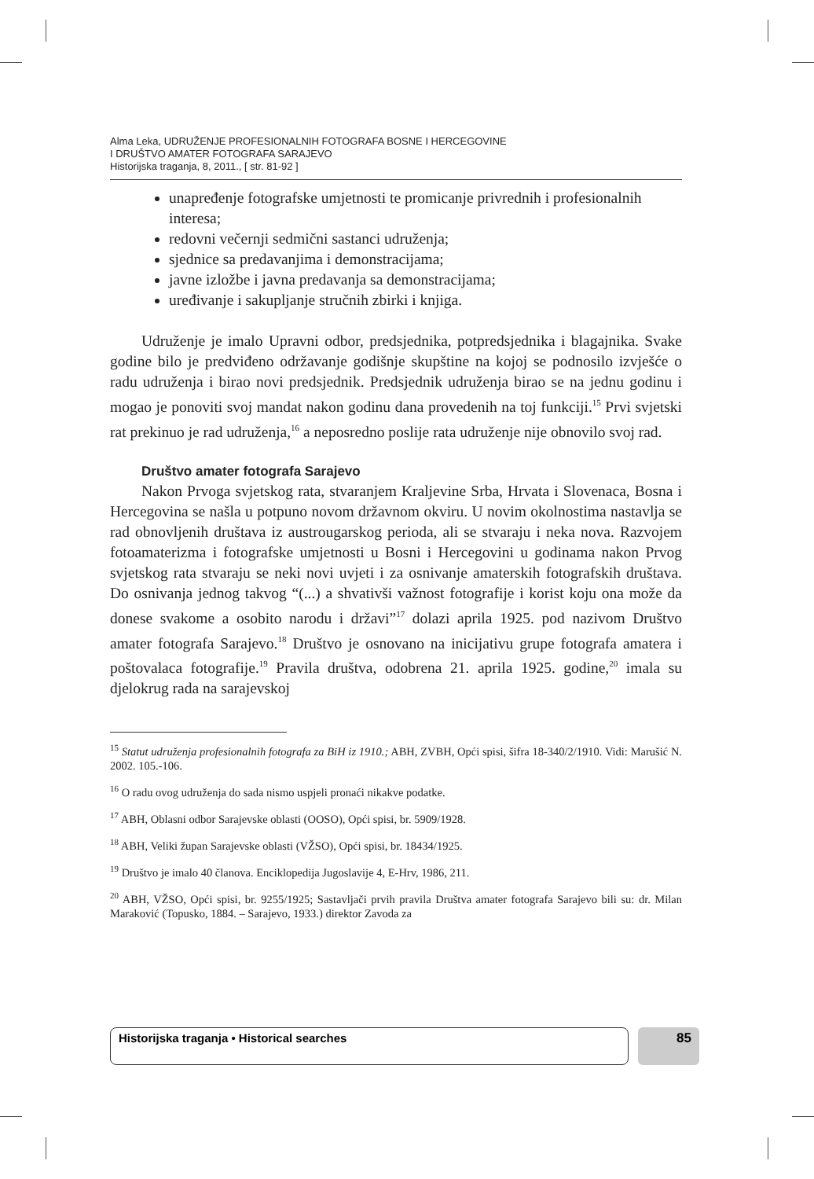Alma Leka, UDRUŽENJE PROFESIONALNIH FOTOGRAFA BOSNE I HERCEGOVINE
I DRUŠTVO AMATER FOTOGRAFA SARAJEVO
Historijska traganja, 8, 2011., [ str. 81-92 ]
unapređenje fotografske umjetnosti te promicanje privrednih i profesionalnih interesa;
redovni večernji sedmični sastanci udruženja;
sjednice sa predavanjima i demonstracijama;
javne izložbe i javna predavanja sa demonstracijama;
uređivanje i sakupljanje stručnih zbirki i knjiga.
Udruženje je imalo Upravni odbor, predsjednika, potpredsjednika i blagajnika. Svake godine bilo je predviđeno održavanje godišnje skupštine na kojoj se podnosilo izvješće o radu udruženja i birao novi predsjednik. Predsjednik udruženja birao se na jednu godinu i mogao je ponoviti svoj mandat nakon godinu dana provedenih na toj funkciji.<sup>15</sup> Prvi svjetski rat prekinuo je rad udruženja,<sup>16</sup> a neposredno poslije rata udruženje nije obnovilo svoj rad.
Društvo amater fotografa Sarajevo
Nakon Prvoga svjetskog rata, stvaranjem Kraljevine Srba, Hrvata i Slovenaca, Bosna i Hercegovina se našla u potpuno novom državnom okviru. U novim okolnostima nastavlja se rad obnovljenih društava iz austrougarskog perioda, ali se stvaraju i neka nova. Razvojem fotoamaterizma i fotografske umjetnosti u Bosni i Hercegovini u godinama nakon Prvog svjetskog rata stvaraju se neki novi uvjeti i za osnivanje amaterskih fotografskih društava. Do osnivanja jednog takvog “(...) a shvativši važnost fotografije i korist koju ona može da donese svakome a osobito narodu i državi”<sup>17</sup> dolazi aprila 1925. pod nazivom Društvo amater fotografa Sarajevo.<sup>18</sup> Društvo je osnovano na inicijativu grupe fotografa amatera i poštovalaca fotografije.<sup>19</sup> Pravila društva, odobrena 21. aprila 1925. godine,<sup>20</sup> imala su djelokrug rada na sarajevskoj
<sup>15</sup> Statut udruženja profesionalnih fotografa za BiH iz 1910.; ABH, ZVBH, Opći spisi, šifra 18-340/2/1910. Vidi: Marušić N. 2002. 105.-106.
<sup>16</sup> O radu ovog udruženja do sada nismo uspjeli pronaći nikakve podatke.
<sup>17</sup> ABH, Oblasni odbor Sarajevske oblasti (OOSO), Opći spisi, br. 5909/1928.
<sup>18</sup> ABH, Veliki župan Sarajevske oblasti (VŽSO), Opći spisi, br. 18434/1925.
<sup>19</sup> Društvo je imalo 40 članova. Enciklopedija Jugoslavije 4, E-Hrv, 1986, 211.
<sup>20</sup> ABH, VŽSO, Opći spisi, br. 9255/1925; Sastavljači prvih pravila Društva amater fotografa Sarajevo bili su: dr. Milan Maraković (Topusko, 1884. – Sarajevo, 1933.) direktor Zavoda za
Historijska traganja • Historical searches 85